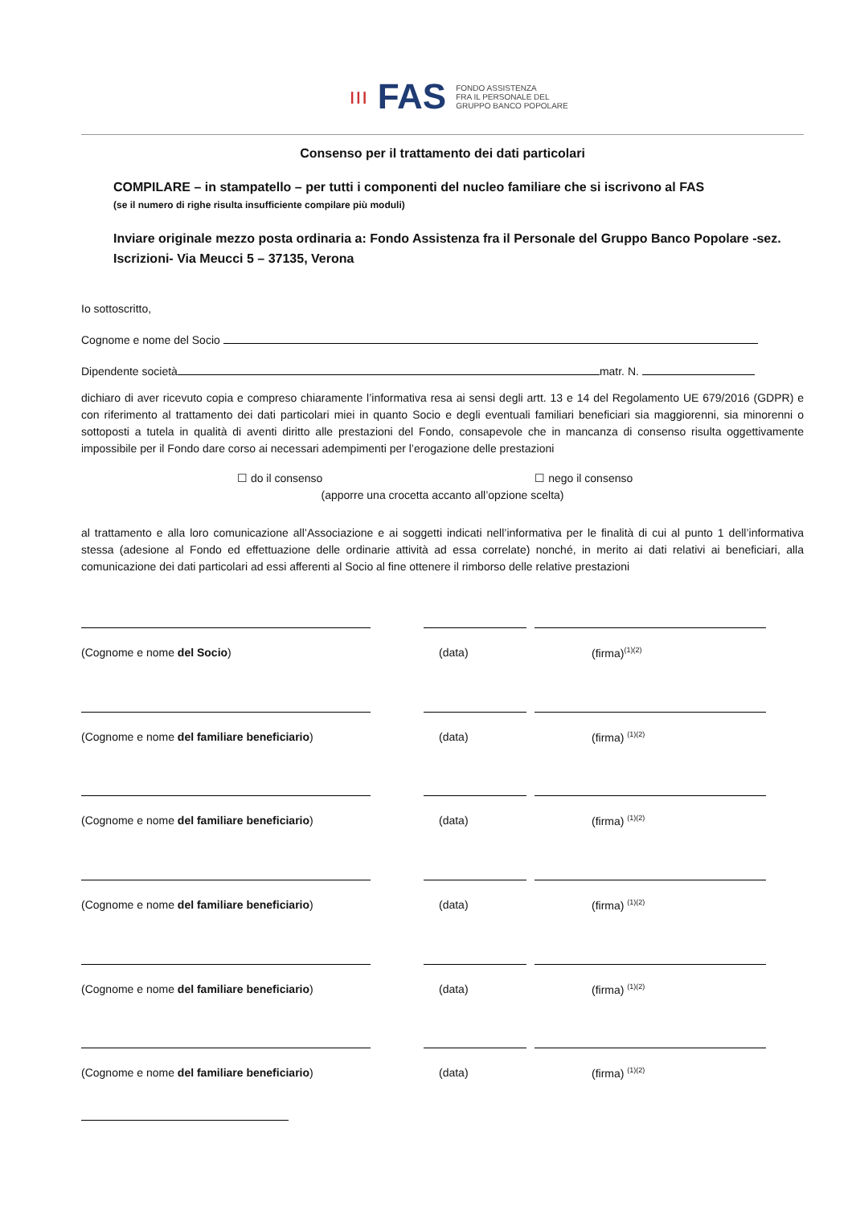ııı FAS
FONDO ASSISTENZA
FRA IL PERSONALE DEL
GRUPPO BANCO POPOLARE
Consenso per il trattamento dei dati particolari
COMPILARE – in stampatello – per tutti i componenti del nucleo familiare che si iscrivono al FAS
(se il numero di righe risulta insufficiente compilare più moduli)
Inviare originale mezzo posta ordinaria a: Fondo Assistenza fra il Personale del Gruppo Banco Popolare -sez. Iscrizioni- Via Meucci 5 – 37135, Verona
Io sottoscritto,
Cognome e nome del Socio
Dipendente società matr. N.
dichiaro di aver ricevuto copia e compreso chiaramente l’informativa resa ai sensi degli artt. 13 e 14 del Regolamento UE 679/2016 (GDPR) e con riferimento al trattamento dei dati particolari miei in quanto Socio e degli eventuali familiari beneficiari sia maggiorenni, sia minorenni o sottoposti a tutela in qualità di aventi diritto alle prestazioni del Fondo, consapevole che in mancanza di consenso risulta oggettivamente impossibile per il Fondo dare corso ai necessari adempimenti per l’erogazione delle prestazioni
☐ do il consenso ☐ nego il consenso
(apporre una crocetta accanto all’opzione scelta)
al trattamento e alla loro comunicazione all’Associazione e ai soggetti indicati nell’informativa per le finalità di cui al punto 1 dell’informativa stessa (adesione al Fondo ed effettuazione delle ordinarie attività ad essa correlate) nonché, in merito ai dati relativi ai beneficiari, alla comunicazione dei dati particolari ad essi afferenti al Socio al fine ottenere il rimborso delle relative prestazioni
(Cognome e nome del Socio) (data) (firma)<sup>(1)(2)</sup>
(Cognome e nome del familiare beneficiario) (data) (firma) <sup>(1)(2)</sup>
(Cognome e nome del familiare beneficiario) (data) (firma) <sup>(1)(2)</sup>
(Cognome e nome del familiare beneficiario) (data) (firma) <sup>(1)(2)</sup>
(Cognome e nome del familiare beneficiario) (data) (firma) <sup>(1)(2)</sup>
(Cognome e nome del familiare beneficiario) (data) (firma) <sup>(1)(2)</sup>